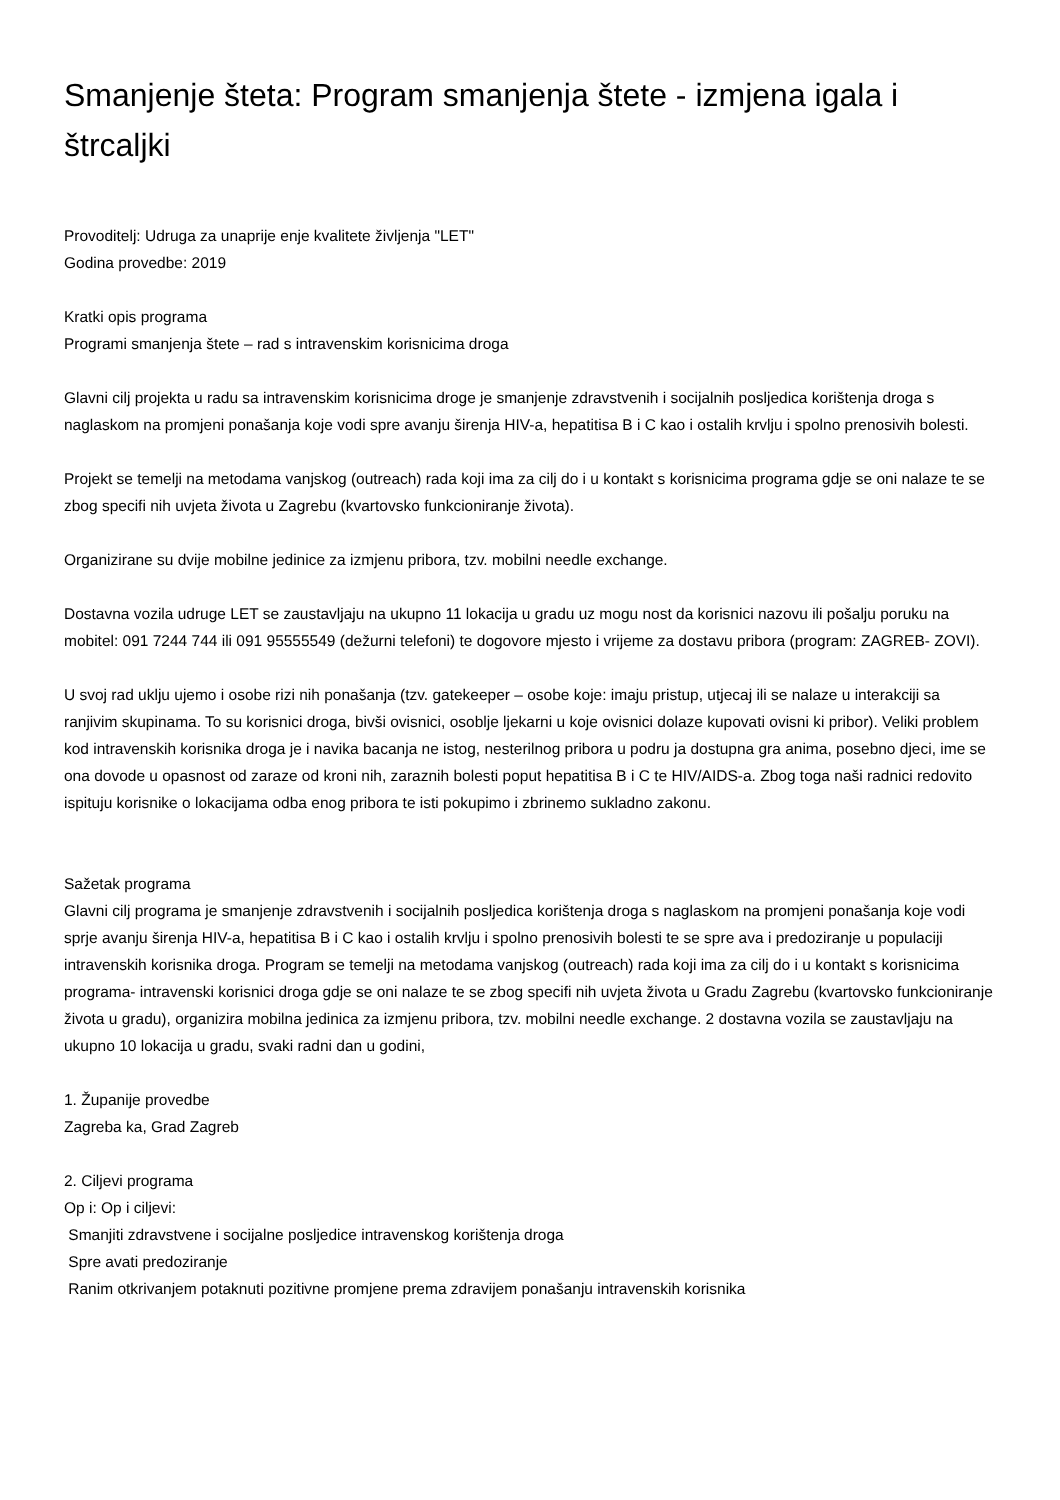Smanjenje šteta: Program smanjenja štete - izmjena igala i štrcaljki
Provoditelj: Udruga za unaprije enje kvalitete življenja "LET"
Godina provedbe: 2019
Kratki opis programa
Programi smanjenja štete – rad s intravenskim korisnicima droga
Glavni cilj projekta u radu sa intravenskim korisnicima droge je smanjenje zdravstvenih i socijalnih posljedica korištenja droga s naglaskom na promjeni ponašanja koje vodi spre avanju širenja HIV-a, hepatitisa B i C kao i ostalih krvlju i spolno prenosivih bolesti.
Projekt se temelji na metodama vanjskog (outreach) rada koji ima za cilj do i u kontakt s korisnicima programa gdje se oni nalaze te se zbog specifi nih uvjeta života u Zagrebu (kvartovsko funkcioniranje života).
Organizirane su dvije mobilne jedinice za izmjenu pribora, tzv. mobilni needle exchange.
Dostavna vozila udruge LET se zaustavljaju na ukupno 11 lokacija u gradu uz mogu nost da korisnici nazovu ili pošalju poruku na mobitel: 091 7244 744 ili 091 95555549 (dežurni telefoni) te dogovore mjesto i vrijeme za dostavu pribora (program: ZAGREB- ZOVI).
U svoj rad uklju ujemo i osobe rizi nih ponašanja (tzv. gatekeeper – osobe koje: imaju pristup, utjecaj ili se nalaze u interakciji sa ranjivim skupinama. To su korisnici droga, bivši ovisnici, osoblje ljekarni u koje ovisnici dolaze kupovati ovisni ki pribor). Veliki problem kod intravenskih korisnika droga je i navika bacanja ne istog, nesterilnog pribora u podru ja dostupna gra anima, posebno djeci, ime se ona dovode u opasnost od zaraze od kroni nih, zaraznih bolesti poput hepatitisa B i C te HIV/AIDS-a. Zbog toga naši radnici redovito ispituju korisnike o lokacijama odba enog pribora te isti pokupimo i zbrinemo sukladno zakonu.
Sažetak programa
Glavni cilj programa je smanjenje zdravstvenih i socijalnih posljedica korištenja droga s naglaskom na promjeni ponašanja koje vodi sprje avanju širenja HIV-a, hepatitisa B i C kao i ostalih krvlju i spolno prenosivih bolesti te se spre ava i predoziranje u populaciji intravenskih korisnika droga. Program se temelji na metodama vanjskog (outreach) rada koji ima za cilj do i u kontakt s korisnicima programa- intravenski korisnici droga gdje se oni nalaze te se zbog specifi nih uvjeta života u Gradu Zagrebu (kvartovsko funkcioniranje života u gradu), organizira mobilna jedinica za izmjenu pribora, tzv. mobilni needle exchange. 2 dostavna vozila se zaustavljaju na ukupno 10 lokacija u gradu, svaki radni dan u godini,
1. Županije provedbe
Zagreba ka, Grad Zagreb
2. Ciljevi programa
Op i: Op i ciljevi:
Smanjiti zdravstvene i socijalne posljedice intravenskog korištenja droga
Spre avati predoziranje
Ranim otkrivanjem potaknuti pozitivne promjene prema zdravijem ponašanju intravenskih korisnika